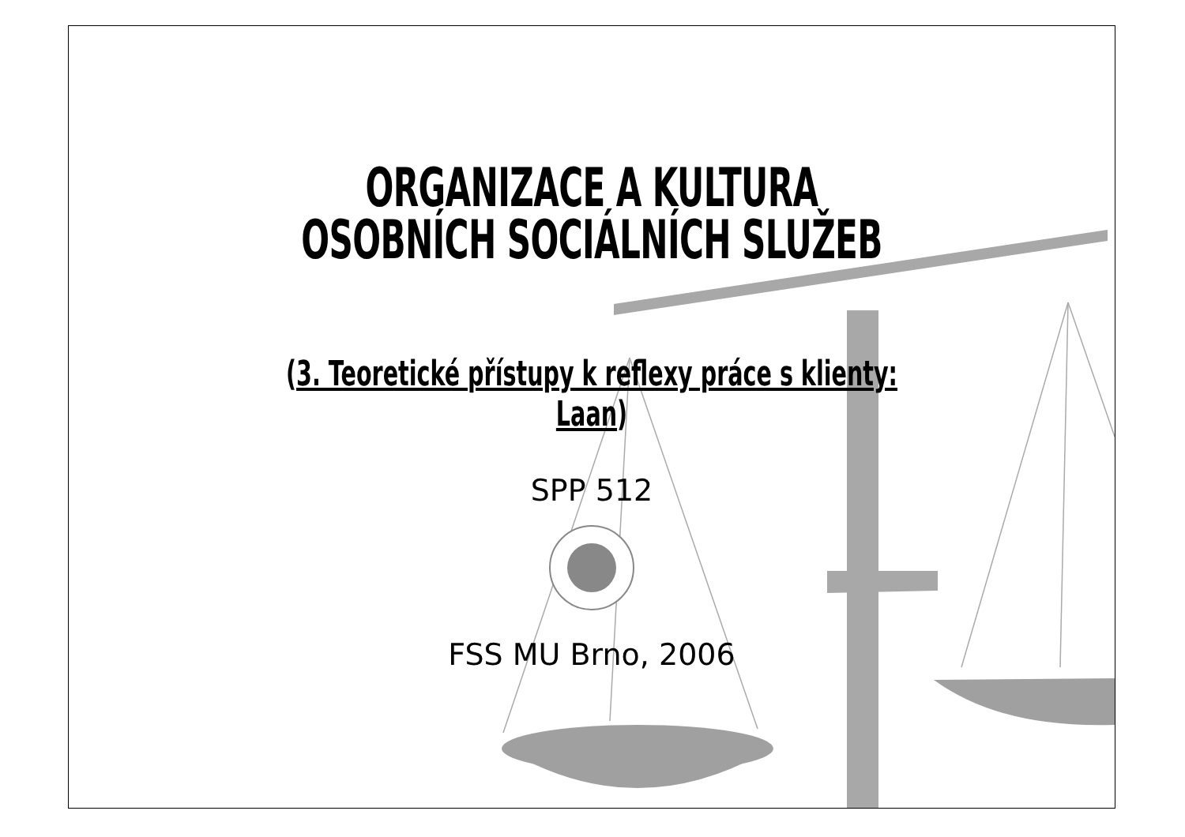ORGANIZACE A KULTURA
OSOBNÍCH SOCIÁLNÍCH SLUŽEB
(3. Teoretické přístupy k reflexy práce s klienty: Laan)
SPP 512
FSS MU Brno, 2006